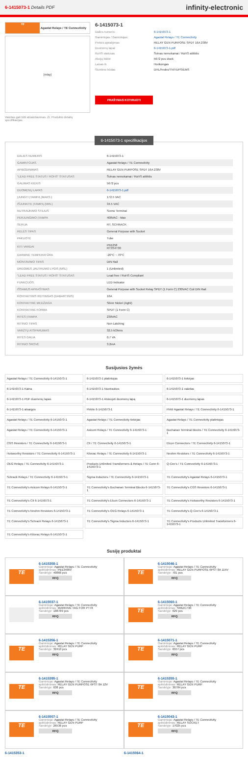6-1415073-1 Details PDF infinity-electronic
TE
Agastat Relays / TE Connectivity
[relay]
Vaizdas gali būti atvaizdavimas. Žr. Produkto detalių specifikacijas.
6-1415073-1
Dalies numeris: 6-1415073-1
Gamintojas / Gamintojas: Agastat Relays / TE Connectivity
Prekės aprašymas RELAY GEN PURPOSE SPDT 16A 230V
Duomenų lapai: 6-1415073-1.pdf
RoHS statusas Švinas nemokamai / RoHS atitiktis
Akcijų būklė 5672 pcs stock
Laivas iš Honkongas
Siuntimo būdas DHL/Fedex/TNT/UPS/EMS
PRAŠYMAS KOTIRUOTI
6-1415073-1 specifikacijos
| DALIES NUMERIS | 6-1415073-1 |
| GAMINTOJAS | Agastat Relays / TE Connectivity |
| APIBŪDINIMAS | RELAY GEN PURPOSE SPDT 16A 230V |
| "LEAD FREE STATUS / ROHS" STATUSAS | Švinas nemokamai / RoHS atitiktis |
| GALIMAS KIEKIS | 5672 pcs |
| DUOMENŲ LAPAS | 6-1415073-1.pdf |
| ĮJUNGTI ĮTAMPĄ (MAKS.) | 172.5 VAC |
| IŠJUNKITE ĮTAMPĄ (MIN.) | 34.5 VAC |
| NUTRAUKIMO STILIUS | Screw Terminal |
| PERJUNGIMO ĮTAMPA | 400VAC - Max |
| SERIJA | RT, SCHRACK |
| RELĖS TIPAS | General Purpose with Socket |
| PAKUOTĖ | Tube |
| KITI VARDAI | PB1258 RT3S4T30 |
| DARBINĖ TEMPERATŪRA | -20°C ~ 70°C |
| MONTAVIMO TIPAS | DIN Rail |
| DRĖGMĖS JAUTRUMO LYGIS (MSL) | 1 (Unlimited) |
| "LEAD FREE STATUS / ROHS" STATUSAS | Lead free / RoHS Compliant |
| FUNKCIJOS | LED Indicator |
| IŠSAMUS APRAŠYMAS | General Purpose with Socket Relay SPDT (1 Form C) 230VAC Coil DIN Rail |
| KONTAKTINIS REITINGAS (DABARTINIS) | 16A |
| KONTAKTINĖ MEDŽIAGA | Silver Nickel (AgNi) |
| KONTAKTINĖ FORMA | SPDT (1 Form C) |
| RITĖS ĮTAMPA | 230VAC |
| RITINIO TIPAS | Non Latching |
| VARŽTŲ ATSPARUMAS | 32.5 kOhms |
| RITĖS GALIA | 0.7 VA |
| RITINIO SROVĖ | 3.2mA |
Susijusios žymės
Agastat Relays / TE Connectivity 6-1415073-1
6-1415073-1 platintojas
6-1415073-1 tiekėjas
6-1415073-1 Kaina
6-1415073-1 Nuotraukos
6-1415073-1 vaizdas
6-1415073-1 PDF duomenų lapas
6-1415073-1 Atsisiųsti duomenų lapą
6-1415073-1 duomenų lapas
6-1415073-1 atsargos
Pirkite 6-1415073-1
Pirkti Agastat Relays / TE Connectivity 6-1415073-1
Agastat Relays / TE Connectivity 6-1415073-1
Agastat Relays / TE Connectivity tiekėjas
Agastat Relays / TE Connectivity platintojas
Agastat Relays / TE Connectivity 6-1415073-1
Axicom Relays / TE Connectivity 6-1415073-1
Buchanan Terminal Blocks / TE Connectivity 6-1415073-1
CGS Resistors / TE Connectivity 6-1415073-1
CII / TE Connectivity 6-1415073-1
Elcon Connectors / TE Connectivity 6-1415073-1
Holsworthy Resistors / TE Connectivity 6-1415073-1
Kilovac Relays / TE Connectivity 6-1415073-1
Neohm Resistors / TE Connectivity 6-1415073-1
OEG Relays / TE Connectivity 6-1415073-1
Products Unlimited Transformers & Relays / TE Conn 6-1415073-1
Q-Cee's / TE Connectivity 6-1415073-1
Schrack Relays / TE Connectivity 6-1415073-1
Sigma Inductors / TE Connectivity 6-1415073-1
TE Connectivity's Agastat Relays 6-1415073-1
TE Connectivity's Axicom Relays 6-1415073-1
TE Connectivity's Buchanan Terminal Blocks 6-1415073-1
TE Connectivity's CGS Resistors 6-1415073-1
TE Connectivity's CII 6-1415073-1
TE Connectivity's Elcon Connectors 6-1415073-1
TE Connectivity's Holsworthy Resistors 6-1415073-1
TE Connectivity's Neohm Resistors 6-1415073-1
TE Connectivity's OEG Relays 6-1415073-1
TE Connectivity's Q-Cee's 6-1415073-1
TE Connectivity's Schrack Relays 6-1415073-1
TE Connectivity's Sigma Inductors 6-1415073-1
TE Connectivity's Products Unlimited Transformers 6-1415073-1
TE Connectivity's Kilovac Relays 6-1415073-1
Susiję produktai
TE
6-1415358-1
Gamintojai: Agastat Relays / TE Connectivity
apibūdinimas: PB134009
Sandelyje: 40866 pcs
RFQ
TE
6-1415046-1
Gamintojai: Agastat Relays / TE Connectivity
apibūdinimas: RELAY GEN PURPOSE 6PST 8A 115V
Sandelyje: 701 pcs
RFQ
6-1415037-1
Gamintojai: Agastat Relays / TE Connectivity
apibūdinimas: MARKING TAG FOR PT78
Sandelyje: 188789 pcs
RFQ
TE
6-1415060-1
Gamintojai: Agastat Relays / TE Connectivity
apibūdinimas: SR6ZC730
Sandelyje: 629 pcs
RFQ
TE
6-1415356-1
Gamintojai: Agastat Relays / TE Connectivity
apibūdinimas: RELAY GEN PURP
Sandelyje: 32410 pcs
RFQ
TE
6-1415071-1
Gamintojai: Agastat Relays / TE Connectivity
apibūdinimas: RELAY GEN PURP
Sandelyje: 6557 pcs
RFQ
TE
6-1415395-1
Gamintojai: Agastat Relays / TE Connectivity
apibūdinimas: RELAY GEN PURPOSE 6PST 8A 12V
Sandelyje: 638 pcs
RFQ
TE
6-1415355-1
Gamintojai: Agastat Relays / TE Connectivity
apibūdinimas: RELAY GEN PURP
Sandelyje: 30784 pcs
RFQ
TE
6-1415507-1
Gamintojai: Agastat Relays / TE Connectivity
apibūdinimas: RELAY GEN PURP
Sandelyje: 26536 pcs
RFQ
TE
6-1415043-1
Gamintojai: Agastat Relays / TE Connectivity
apibūdinimas: RELAY SOCKET
Sandelyje: 17025 pcs
RFQ
6-1415353-1
6-1415064-1